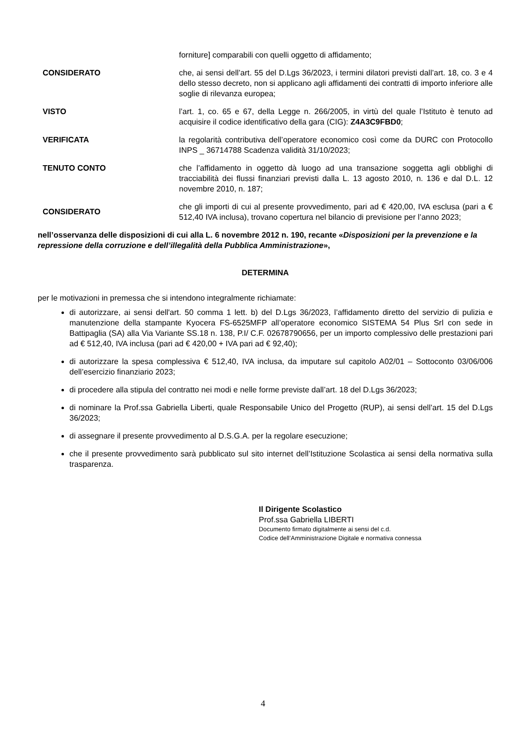forniture] comparabili con quelli oggetto di affidamento;
CONSIDERATO che, ai sensi dell’art. 55 del D.Lgs 36/2023, i termini dilatori previsti dall’art. 18, co. 3 e 4 dello stesso decreto, non si applicano agli affidamenti dei contratti di importo inferiore alle soglie di rilevanza europea;
VISTO l’art. 1, co. 65 e 67, della Legge n. 266/2005, in virtù del quale l’Istituto è tenuto ad acquisire il codice identificativo della gara (CIG): Z4A3C9FBD0;
VERIFICATA la regolarità contributiva dell’operatore economico così come da DURC con Protocollo INPS _ 36714788 Scadenza validità 31/10/2023;
TENUTO CONTO che l’affidamento in oggetto dà luogo ad una transazione soggetta agli obblighi di tracciabilità dei flussi finanziari previsti dalla L. 13 agosto 2010, n. 136 e dal D.L. 12 novembre 2010, n. 187;
CONSIDERATO
che gli importi di cui al presente provvedimento, pari ad € 420,00, IVA esclusa (pari a € 512,40 IVA inclusa), trovano copertura nel bilancio di previsione per l’anno 2023;
nell’osservanza delle disposizioni di cui alla L. 6 novembre 2012 n. 190, recante «Disposizioni per la prevenzione e la repressione della corruzione e dell’illegalità della Pubblica Amministrazione»,
DETERMINA
per le motivazioni in premessa che si intendono integralmente richiamate:
di autorizzare, ai sensi dell'art. 50 comma 1 lett. b) del D.Lgs 36/2023, l’affidamento diretto del servizio di pulizia e manutenzione della stampante Kyocera FS-6525MFP all’operatore economico SISTEMA 54 Plus Srl con sede in Battipaglia (SA) alla Via Variante SS.18 n. 138, P.I/ C.F. 02678790656, per un importo complessivo delle prestazioni pari ad € 512,40, IVA inclusa (pari ad € 420,00 + IVA pari ad € 92,40);
di autorizzare la spesa complessiva € 512,40, IVA inclusa, da imputare sul capitolo A02/01 – Sottoconto 03/06/006 dell’esercizio finanziario 2023;
di procedere alla stipula del contratto nei modi e nelle forme previste dall’art. 18 del D.Lgs 36/2023;
di nominare la Prof.ssa Gabriella Liberti, quale Responsabile Unico del Progetto (RUP), ai sensi dell’art. 15 del D.Lgs 36/2023;
di assegnare il presente provvedimento al D.S.G.A. per la regolare esecuzione;
che il presente provvedimento sarà pubblicato sul sito internet dell’Istituzione Scolastica ai sensi della normativa sulla trasparenza.
Il Dirigente Scolastico
Prof.ssa Gabriella LIBERTI
Documento firmato digitalmente ai sensi del c.d.
Codice dell’Amministrazione Digitale e normativa connessa
4